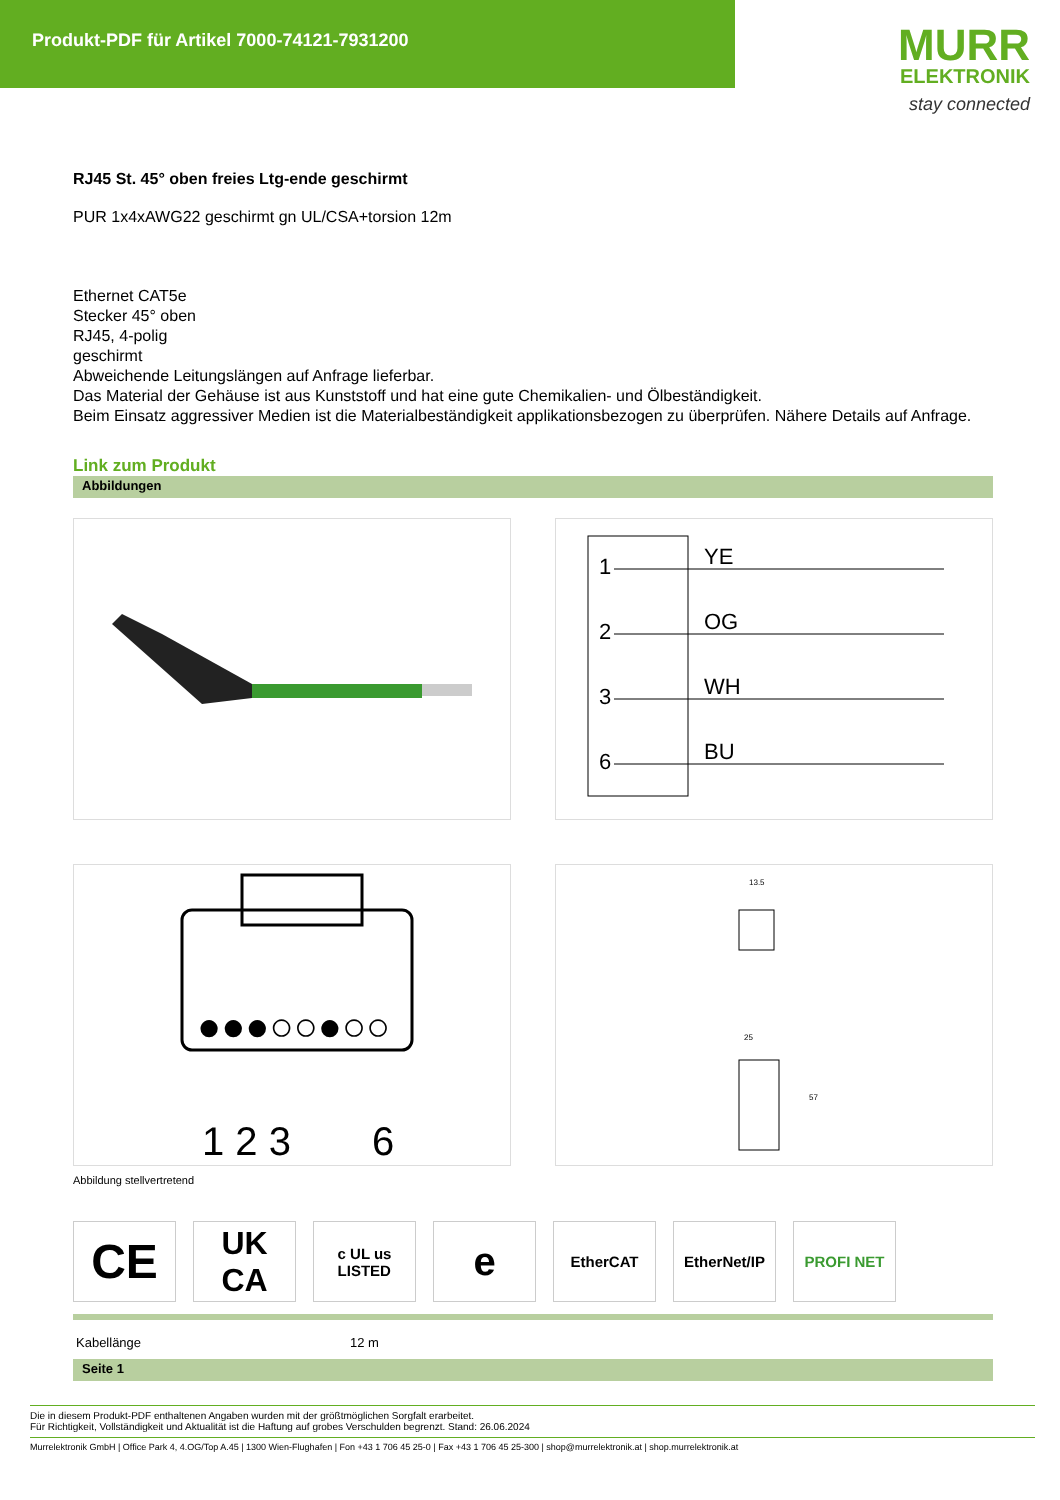Produkt-PDF für Artikel 7000-74121-7931200
MURR
ELEKTRONIK
stay connected
RJ45 St. 45° oben freies Ltg-ende geschirmt
PUR 1x4xAWG22 geschirmt gn UL/CSA+torsion 12m
Ethernet CAT5e
Stecker 45° oben
RJ45, 4-polig
geschirmt
Abweichende Leitungslängen auf Anfrage lieferbar.
Das Material der Gehäuse ist aus Kunststoff und hat eine gute Chemikalien- und Ölbeständigkeit.
Beim Einsatz aggressiver Medien ist die Materialbeständigkeit applikationsbezogen zu überprüfen. Nähere Details auf Anfrage.
Link zum Produkt
Abbildungen
1
2
3
6
YE
OG
WH
BU
●●●○○●○○
1 2 3
6
13.5
25
57
Abbildung stellvertretend
CE
UK
CA
c UL us
LISTED
e
EtherCAT EtherNet/IP PROFI NET
| Kabellänge | 12 m |
Seite 1
Die in diesem Produkt-PDF enthaltenen Angaben wurden mit der größtmöglichen Sorgfalt erarbeitet.
Für Richtigkeit, Vollständigkeit und Aktualität ist die Haftung auf grobes Verschulden begrenzt. Stand: 26.06.2024
Murrelektronik GmbH | Office Park 4, 4.OG/Top A.45 | 1300 Wien-Flughafen | Fon +43 1 706 45 25-0 | Fax +43 1 706 45 25-300 | shop@murrelektronik.at | shop.murrelektronik.at